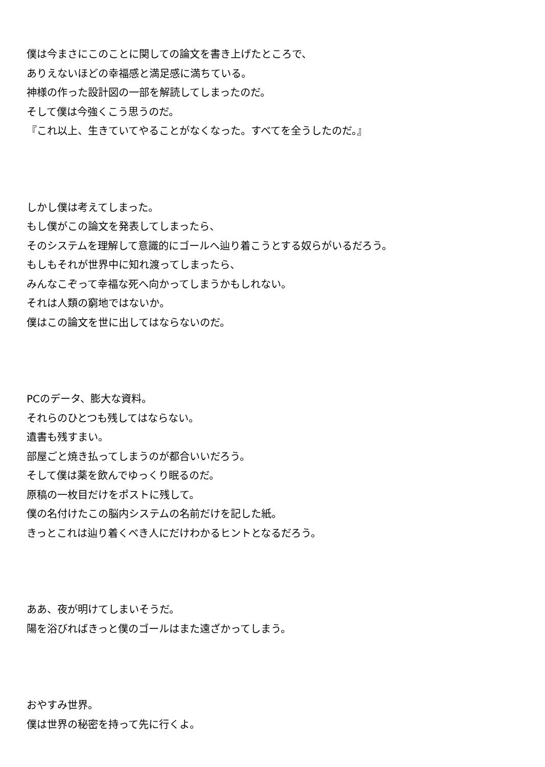僕は今まさにこのことに関しての論文を書き上げたところで、
ありえないほどの幸福感と満足感に満ちている。
神様の作った設計図の一部を解読してしまったのだ。
そして僕は今強くこう思うのだ。
『これ以上、生きていてやることがなくなった。すべてを全うしたのだ。』
しかし僕は考えてしまった。
もし僕がこの論文を発表してしまったら、
そのシステムを理解して意識的にゴールへ辿り着こうとする奴らがいるだろう。
もしもそれが世界中に知れ渡ってしまったら、
みんなこぞって幸福な死へ向かってしまうかもしれない。
それは人類の窮地ではないか。
僕はこの論文を世に出してはならないのだ。
PCのデータ、膨大な資料。
それらのひとつも残してはならない。
遺書も残すまい。
部屋ごと焼き払ってしまうのが都合いいだろう。
そして僕は薬を飲んでゆっくり眠るのだ。
原稿の一枚目だけをポストに残して。
僕の名付けたこの脳内システムの名前だけを記した紙。
きっとこれは辿り着くべき人にだけわかるヒントとなるだろう。
ああ、夜が明けてしまいそうだ。
陽を浴びればきっと僕のゴールはまた遠ざかってしまう。
おやすみ世界。
僕は世界の秘密を持って先に行くよ。